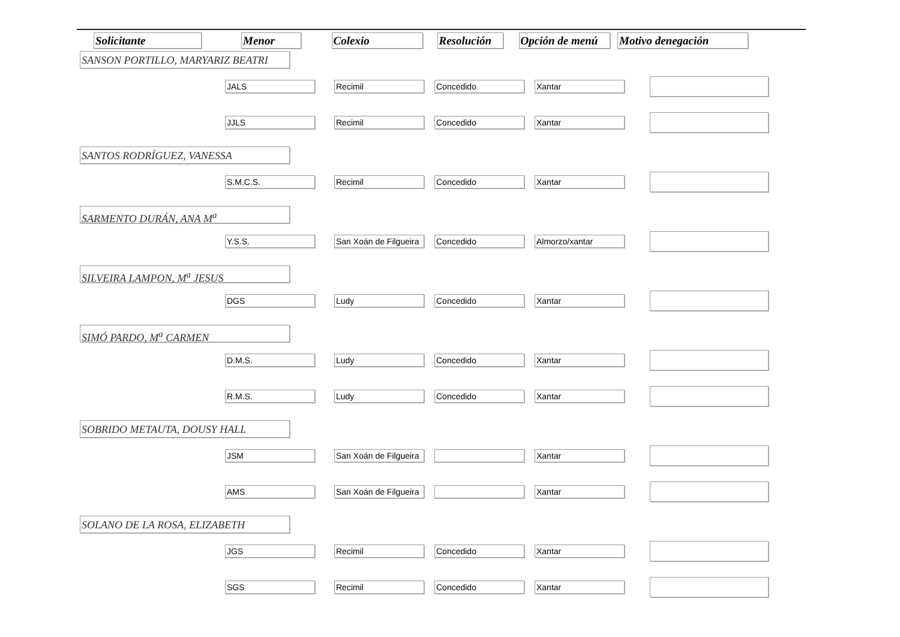| Solicitante | Menor | Colexio | Resolución | Opción de menú | Motivo denegación |
| --- | --- | --- | --- | --- | --- |
| SANSON PORTILLO, MARYARIZ BEATRI | | | | | |
| | JALS | Recimil | Concedido | Xantar | |
| | JJLS | Recimil | Concedido | Xantar | |
| SANTOS RODRÍGUEZ, VANESSA | | | | | |
| | S.M.C.S. | Recimil | Concedido | Xantar | |
| SARMENTO DURÁN, ANA M<sup>a</sup> | | | | | |
| | Y.S.S. | San Xoán de Filgueira | Concedido | Almorzo/xantar | |
| SILVEIRA LAMPON, M<sup>a</sup> JESUS | | | | | |
| | DGS | Ludy | Concedido | Xantar | |
| SIMÓ PARDO, M<sup>a</sup> CARMEN | | | | | |
| | D.M.S. | Ludy | Concedido | Xantar | |
| | R.M.S. | Ludy | Concedido | Xantar | |
| SOBRIDO METAUTA, DOUSY HALL | | | | | |
| | JSM | San Xoán de Filgueira | | Xantar | |
| | AMS | San Xoán de Filgueira | | Xantar | |
| SOLANO DE LA ROSA, ELIZABETH | | | | | |
| | JGS | Recimil | Concedido | Xantar | |
| | SGS | Recimil | Concedido | Xantar | |